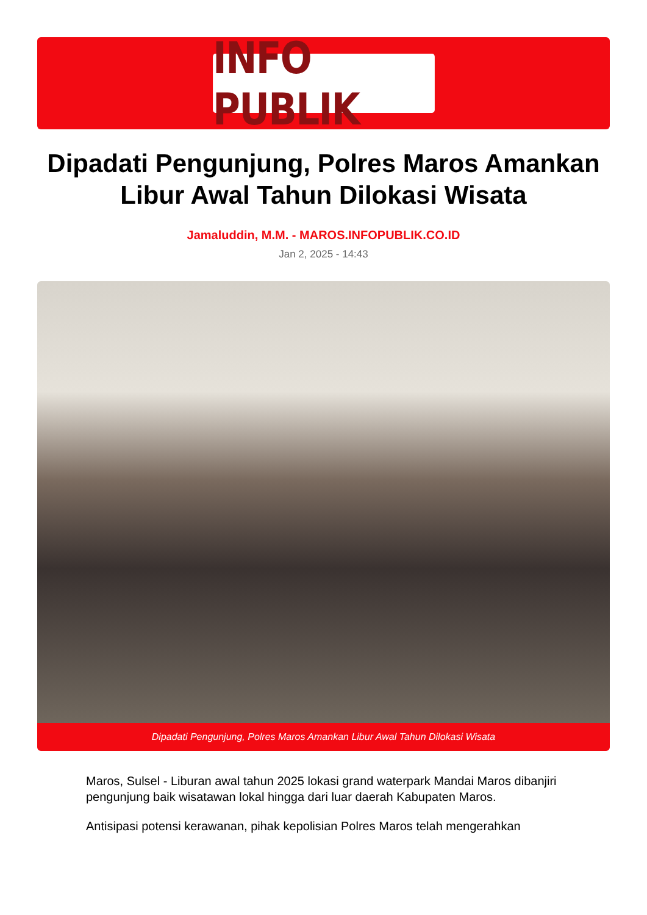INFO PUBLIK
Dipadati Pengunjung, Polres Maros Amankan Libur Awal Tahun Dilokasi Wisata
Jamaluddin, M.M. - MAROS.INFOPUBLIK.CO.ID
Jan 2, 2025 - 14:43
Dipadati Pengunjung, Polres Maros Amankan Libur Awal Tahun Dilokasi Wisata
Maros, Sulsel - Liburan awal tahun 2025 lokasi grand waterpark Mandai Maros dibanjiri pengunjung baik wisatawan lokal hingga dari luar daerah Kabupaten Maros.
Antisipasi potensi kerawanan, pihak kepolisian Polres Maros telah mengerahkan